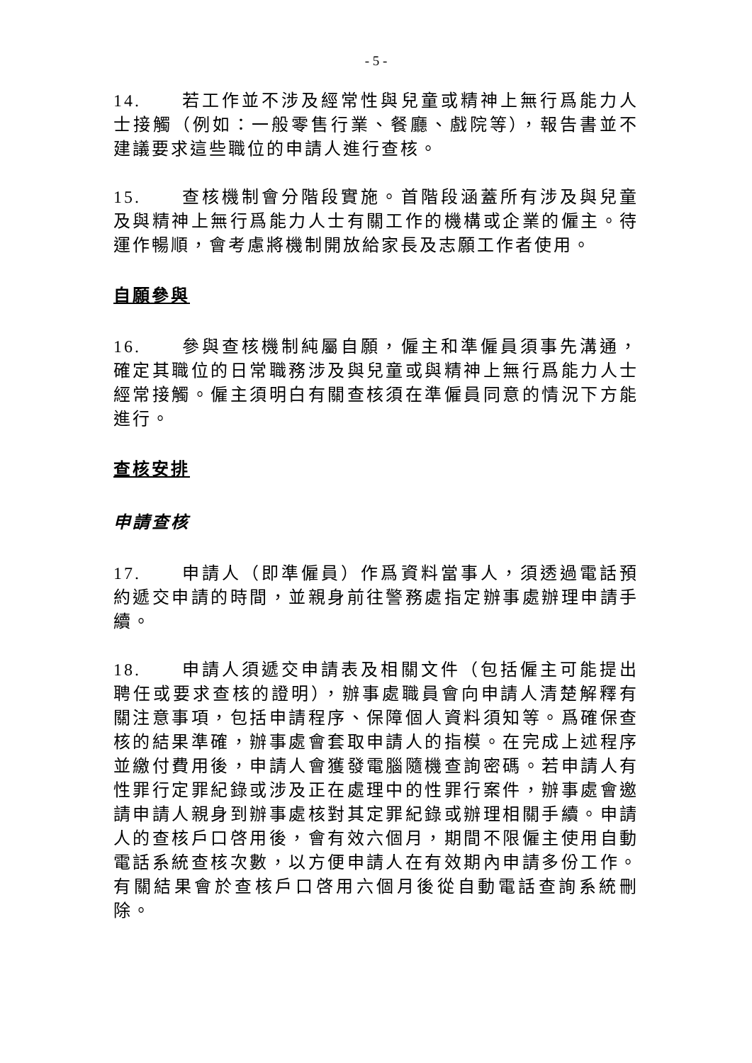- 5 -
14. 若工作並不涉及經常性與兒童或精神上無行爲能力人士接觸（例如：一般零售行業、餐廳、戲院等），報告書並不建議要求這些職位的申請人進行查核。
15. 查核機制會分階段實施。首階段涵蓋所有涉及與兒童及與精神上無行爲能力人士有關工作的機構或企業的僱主。待運作暢順，會考慮將機制開放給家長及志願工作者使用。
自願參與
16. 參與查核機制純屬自願，僱主和準僱員須事先溝通，確定其職位的日常職務涉及與兒童或與精神上無行爲能力人士經常接觸。僱主須明白有關查核須在準僱員同意的情況下方能進行。
查核安排
申請查核
17. 申請人（即準僱員）作爲資料當事人，須透過電話預約遞交申請的時間，並親身前往警務處指定辦事處辦理申請手續。
18. 申請人須遞交申請表及相關文件（包括僱主可能提出聘任或要求查核的證明），辦事處職員會向申請人清楚解釋有關注意事項，包括申請程序、保障個人資料須知等。爲確保查核的結果準確，辦事處會套取申請人的指模。在完成上述程序並繳付費用後，申請人會獲發電腦隨機查詢密碼。若申請人有性罪行定罪紀錄或涉及正在處理中的性罪行案件，辦事處會邀請申請人親身到辦事處核對其定罪紀錄或辦理相關手續。申請人的查核戶口啓用後，會有效六個月，期間不限僱主使用自動電話系統查核次數，以方便申請人在有效期內申請多份工作。有關結果會於查核戶口啓用六個月後從自動電話查詢系統刪除。